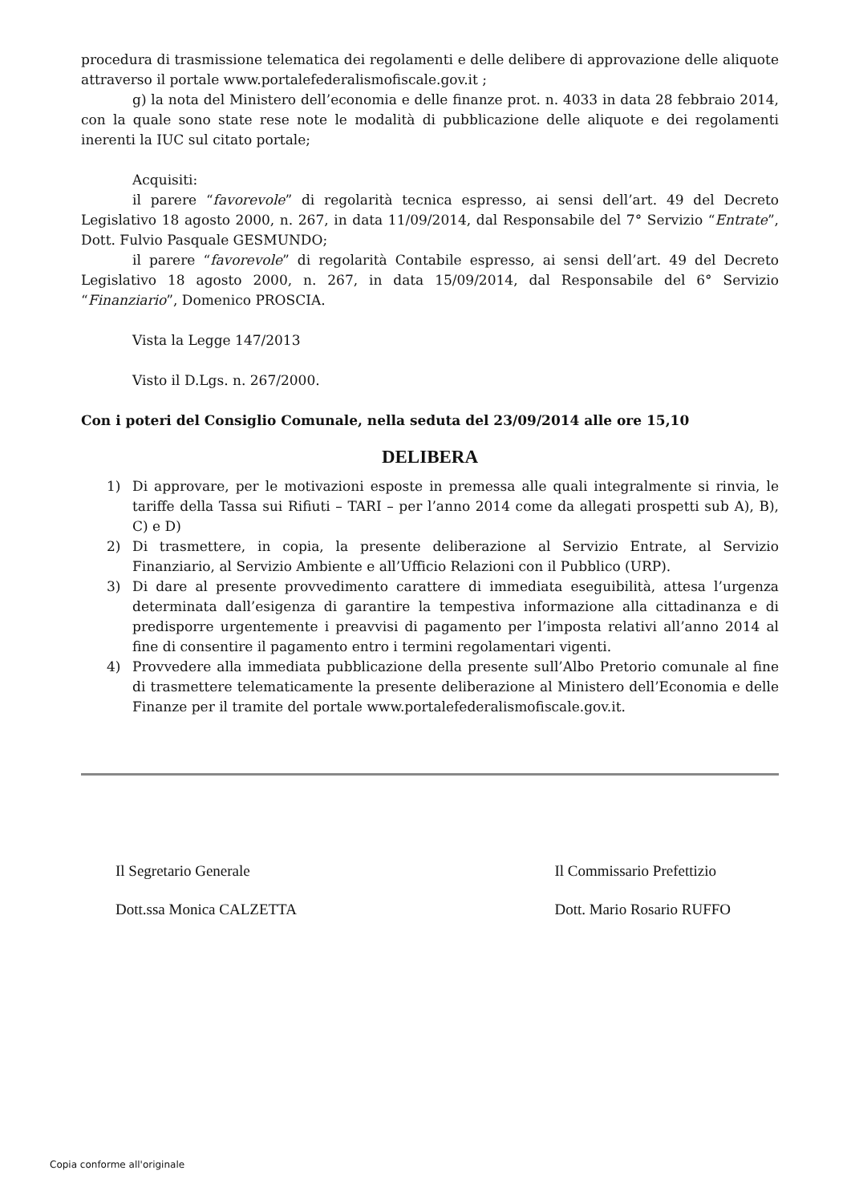procedura di trasmissione telematica dei regolamenti e delle delibere di approvazione delle aliquote attraverso il portale www.portalefederalismofiscale.gov.it ;
g) la nota del Ministero dell’economia e delle finanze prot. n. 4033 in data 28 febbraio 2014, con la quale sono state rese note le modalità di pubblicazione delle aliquote e dei regolamenti inerenti la IUC sul citato portale;
Acquisiti:
il parere “favorevole” di regolarità tecnica espresso, ai sensi dell’art. 49 del Decreto Legislativo 18 agosto 2000, n. 267, in data 11/09/2014, dal Responsabile del 7° Servizio “Entrate”, Dott. Fulvio Pasquale GESMUNDO;
il parere “favorevole” di regolarità Contabile espresso, ai sensi dell’art. 49 del Decreto Legislativo 18 agosto 2000, n. 267, in data 15/09/2014, dal Responsabile del 6° Servizio “Finanziario”, Domenico PROSCIA.
Vista la Legge 147/2013
Visto il D.Lgs. n. 267/2000.
Con i poteri del Consiglio Comunale, nella seduta del 23/09/2014 alle ore 15,10
DELIBERA
1) Di approvare, per le motivazioni esposte in premessa alle quali integralmente si rinvia, le tariffe della Tassa sui Rifiuti – TARI – per l’anno 2014 come da allegati prospetti sub A), B), C) e D)
2) Di trasmettere, in copia, la presente deliberazione al Servizio Entrate, al Servizio Finanziario, al Servizio Ambiente e all’Ufficio Relazioni con il Pubblico (URP).
3) Di dare al presente provvedimento carattere di immediata eseguibilità, attesa l’urgenza determinata dall’esigenza di garantire la tempestiva informazione alla cittadinanza e di predisporre urgentemente i preavvisi di pagamento per l’imposta relativi all’anno 2014 al fine di consentire il pagamento entro i termini regolamentari vigenti.
4) Provvedere alla immediata pubblicazione della presente sull’Albo Pretorio comunale al fine di trasmettere telematicamente la presente deliberazione al Ministero dell’Economia e delle Finanze per il tramite del portale www.portalefederalismofiscale.gov.it.
Il Segretario Generale
Dott.ssa Monica CALZETTA
Il Commissario Prefettizio
Dott. Mario Rosario RUFFO
Copia conforme all'originale